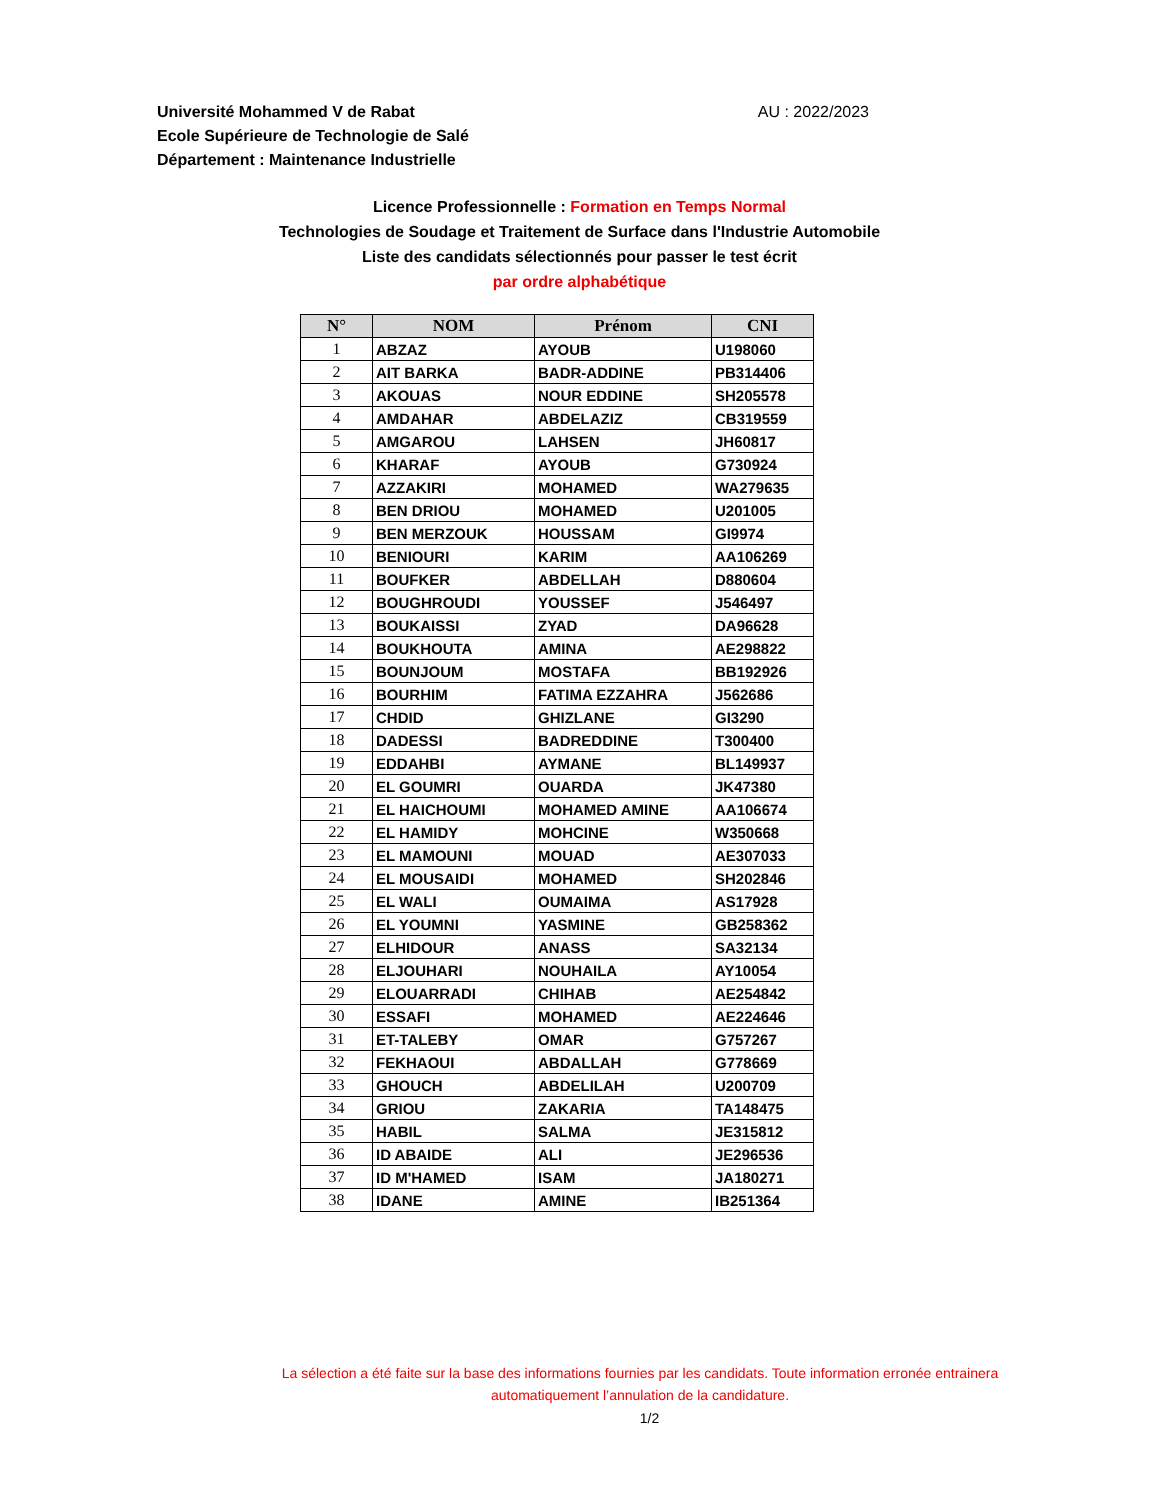Université Mohammed V de Rabat
Ecole Supérieure de Technologie de Salé
Département : Maintenance Industrielle
AU : 2022/2023
Licence Professionnelle : Formation en Temps Normal
Technologies de Soudage et Traitement de Surface dans l'Industrie Automobile
Liste des candidats sélectionnés pour passer le test écrit
par ordre alphabétique
| N° | NOM | Prénom | CNI |
| --- | --- | --- | --- |
| 1 | ABZAZ | AYOUB | U198060 |
| 2 | AIT BARKA | BADR-ADDINE | PB314406 |
| 3 | AKOUAS | NOUR EDDINE | SH205578 |
| 4 | AMDAHAR | ABDELAZIZ | CB319559 |
| 5 | AMGAROU | LAHSEN | JH60817 |
| 6 | KHARAF | AYOUB | G730924 |
| 7 | AZZAKIRI | MOHAMED | WA279635 |
| 8 | BEN DRIOU | MOHAMED | U201005 |
| 9 | BEN MERZOUK | HOUSSAM | GI9974 |
| 10 | BENIOURI | KARIM | AA106269 |
| 11 | BOUFKER | ABDELLAH | D880604 |
| 12 | BOUGHROUDI | YOUSSEF | J546497 |
| 13 | BOUKAISSI | ZYAD | DA96628 |
| 14 | BOUKHOUTA | AMINA | AE298822 |
| 15 | BOUNJOUM | MOSTAFA | BB192926 |
| 16 | BOURHIM | FATIMA EZZAHRA | J562686 |
| 17 | CHDID | GHIZLANE | GI3290 |
| 18 | DADESSI | BADREDDINE | T300400 |
| 19 | EDDAHBI | AYMANE | BL149937 |
| 20 | EL GOUMRI | OUARDA | JK47380 |
| 21 | EL HAICHOUMI | MOHAMED AMINE | AA106674 |
| 22 | EL HAMIDY | MOHCINE | W350668 |
| 23 | EL MAMOUNI | MOUAD | AE307033 |
| 24 | EL MOUSAIDI | MOHAMED | SH202846 |
| 25 | EL WALI | OUMAIMA | AS17928 |
| 26 | EL YOUMNI | YASMINE | GB258362 |
| 27 | ELHIDOUR | ANASS | SA32134 |
| 28 | ELJOUHARI | NOUHAILA | AY10054 |
| 29 | ELOUARRADI | CHIHAB | AE254842 |
| 30 | ESSAFI | MOHAMED | AE224646 |
| 31 | ET-TALEBY | OMAR | G757267 |
| 32 | FEKHAOUI | ABDALLAH | G778669 |
| 33 | GHOUCH | ABDELILAH | U200709 |
| 34 | GRIOU | ZAKARIA | TA148475 |
| 35 | HABIL | SALMA | JE315812 |
| 36 | ID ABAIDE | ALI | JE296536 |
| 37 | ID M'HAMED | ISAM | JA180271 |
| 38 | IDANE | AMINE | IB251364 |
La sélection a été faite sur la base des informations fournies par les candidats. Toute information erronée entrainera
automatiquement l’annulation de la candidature.
1/2